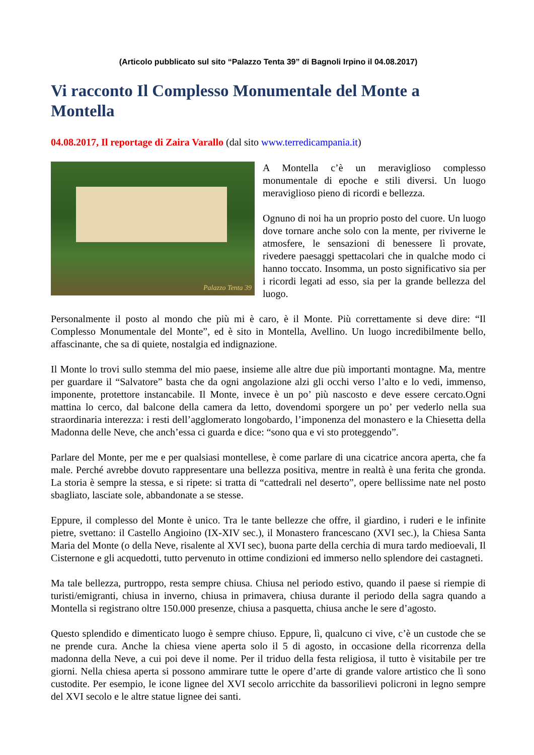(Articolo pubblicato sul sito “Palazzo Tenta 39” di Bagnoli Irpino il 04.08.2017)
Vi racconto Il Complesso Monumentale del Monte a Montella
04.08.2017, Il reportage di Zaira Varallo (dal sito www.terredicampania.it)
Palazzo Tenta 39
A Montella c’è un meraviglioso complesso monumentale di epoche e stili diversi. Un luogo meraviglioso pieno di ricordi e bellezza.
Ognuno di noi ha un proprio posto del cuore. Un luogo dove tornare anche solo con la mente, per riviverne le atmosfere, le sensazioni di benessere lì provate, rivedere paesaggi spettacolari che in qualche modo ci hanno toccato. Insomma, un posto significativo sia per i ricordi legati ad esso, sia per la grande bellezza del luogo.
Personalmente il posto al mondo che più mi è caro, è il Monte. Più correttamente si deve dire: “Il Complesso Monumentale del Monte”, ed è sito in Montella, Avellino. Un luogo incredibilmente bello, affascinante, che sa di quiete, nostalgia ed indignazione.
Il Monte lo trovi sullo stemma del mio paese, insieme alle altre due più importanti montagne. Ma, mentre per guardare il “Salvatore” basta che da ogni angolazione alzi gli occhi verso l’alto e lo vedi, immenso, imponente, protettore instancabile. Il Monte, invece è un po’ più nascosto e deve essere cercato.Ogni mattina lo cerco, dal balcone della camera da letto, dovendomi sporgere un po’ per vederlo nella sua straordinaria interezza: i resti dell’agglomerato longobardo, l’imponenza del monastero e la Chiesetta della Madonna delle Neve, che anch’essa ci guarda e dice: “sono qua e vi sto proteggendo”.
Parlare del Monte, per me e per qualsiasi montellese, è come parlare di una cicatrice ancora aperta, che fa male. Perché avrebbe dovuto rappresentare una bellezza positiva, mentre in realtà è una ferita che gronda. La storia è sempre la stessa, e si ripete: si tratta di “cattedrali nel deserto”, opere bellissime nate nel posto sbagliato, lasciate sole, abbandonate a se stesse.
Eppure, il complesso del Monte è unico. Tra le tante bellezze che offre, il giardino, i ruderi e le infinite pietre, svettano: il Castello Angioino (IX-XIV sec.), il Monastero francescano (XVI sec.), la Chiesa Santa Maria del Monte (o della Neve, risalente al XVI sec), buona parte della cerchia di mura tardo medioevali, Il Cisternone e gli acquedotti, tutto pervenuto in ottime condizioni ed immerso nello splendore dei castagneti.
Ma tale bellezza, purtroppo, resta sempre chiusa. Chiusa nel periodo estivo, quando il paese si riempie di turisti/emigranti, chiusa in inverno, chiusa in primavera, chiusa durante il periodo della sagra quando a Montella si registrano oltre 150.000 presenze, chiusa a pasquetta, chiusa anche le sere d’agosto.
Questo splendido e dimenticato luogo è sempre chiuso. Eppure, lì, qualcuno ci vive, c’è un custode che se ne prende cura. Anche la chiesa viene aperta solo il 5 di agosto, in occasione della ricorrenza della madonna della Neve, a cui poi deve il nome. Per il triduo della festa religiosa, il tutto è visitabile per tre giorni. Nella chiesa aperta si possono ammirare tutte le opere d’arte di grande valore artistico che lì sono custodite. Per esempio, le icone lignee del XVI secolo arricchite da bassorilievi policroni in legno sempre del XVI secolo e le altre statue lignee dei santi.